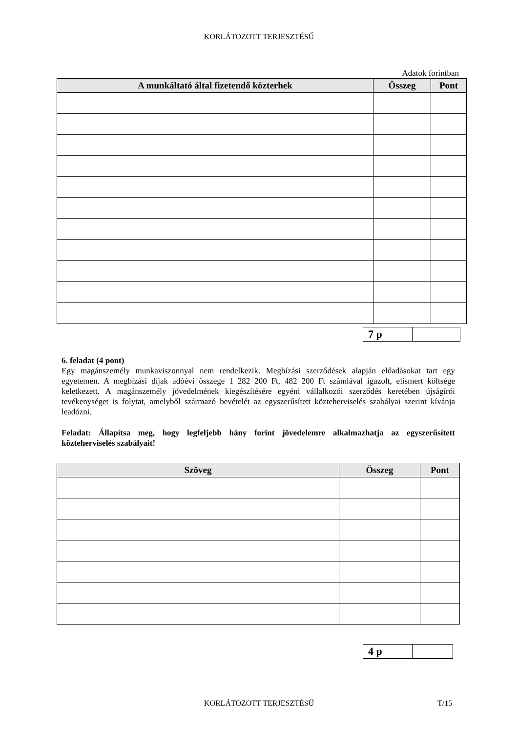KORLÁTOZOTT TERJESZTÉSŰ
Adatok forintban
| A munkáltató által fizetendő közterhek | Összeg | Pont |
| --- | --- | --- |
| 7 p | |
6. feladat (4 pont)
Egy magánszemély munkaviszonnyal nem rendelkezik. Megbízási szerződések alapján előadásokat tart egy egyetemen. A megbízási díjak adóévi összege 1 282 200 Ft, 482 200 Ft számlával igazolt, elismert költsége keletkezett. A magánszemély jövedelmének kiegészítésére egyéni vállalkozói szerződés keretében újságírói tevékenységet is folytat, amelyből származó bevételét az egyszerűsített közteherviselés szabályai szerint kívánja leadózni.
Feladat: Állapítsa meg, hogy legfeljebb hány forint jövedelemre alkalmazhatja az egyszerűsített közteherviselés szabályait!
| Szöveg | Összeg | Pont |
| --- | --- | --- |
| 4 p | |
KORLÁTOZOTT TERJESZTÉSŰ T/15